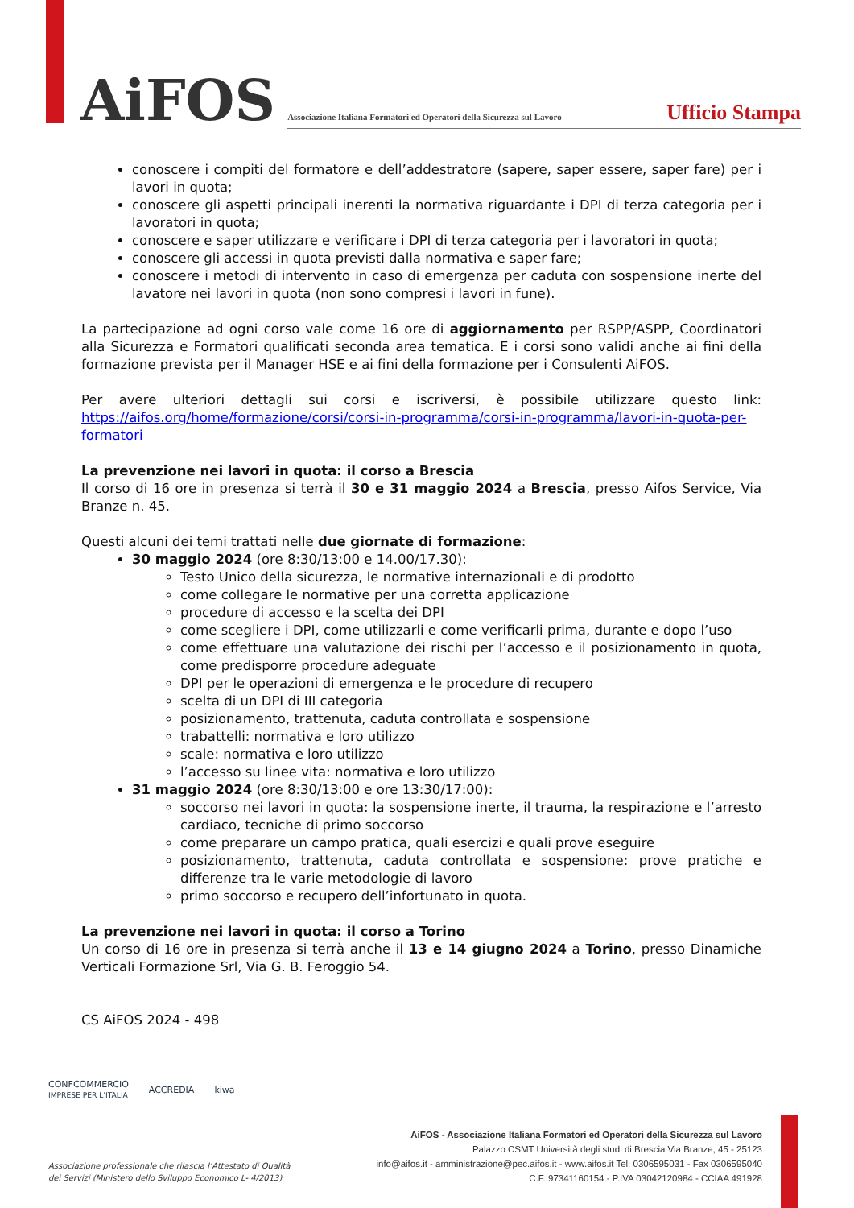AiFOS
Associazione Italiana Formatori ed Operatori della Sicurezza sul Lavoro
Ufficio Stampa
conoscere i compiti del formatore e dell’addestratore (sapere, saper essere, saper fare) per i lavori in quota;
conoscere gli aspetti principali inerenti la normativa riguardante i DPI di terza categoria per i lavoratori in quota;
conoscere e saper utilizzare e verificare i DPI di terza categoria per i lavoratori in quota;
conoscere gli accessi in quota previsti dalla normativa e saper fare;
conoscere i metodi di intervento in caso di emergenza per caduta con sospensione inerte del lavatore nei lavori in quota (non sono compresi i lavori in fune).
La partecipazione ad ogni corso vale come 16 ore di aggiornamento per RSPP/ASPP, Coordinatori alla Sicurezza e Formatori qualificati seconda area tematica. E i corsi sono validi anche ai fini della formazione prevista per il Manager HSE e ai fini della formazione per i Consulenti AiFOS.
Per avere ulteriori dettagli sui corsi e iscriversi, è possibile utilizzare questo link: https://aifos.org/home/formazione/corsi/corsi-in-programma/corsi-in-programma/lavori-in-quota-per-formatori
La prevenzione nei lavori in quota: il corso a Brescia
Il corso di 16 ore in presenza si terrà il 30 e 31 maggio 2024 a Brescia, presso Aifos Service, Via Branze n. 45.
Questi alcuni dei temi trattati nelle due giornate di formazione:
30 maggio 2024 (ore 8:30/13:00 e 14.00/17.30):
Testo Unico della sicurezza, le normative internazionali e di prodotto
come collegare le normative per una corretta applicazione
procedure di accesso e la scelta dei DPI
come scegliere i DPI, come utilizzarli e come verificarli prima, durante e dopo l’uso
come effettuare una valutazione dei rischi per l’accesso e il posizionamento in quota, come predisporre procedure adeguate
DPI per le operazioni di emergenza e le procedure di recupero
scelta di un DPI di III categoria
posizionamento, trattenuta, caduta controllata e sospensione
trabattelli: normativa e loro utilizzo
scale: normativa e loro utilizzo
l’accesso su linee vita: normativa e loro utilizzo
31 maggio 2024 (ore 8:30/13:00 e ore 13:30/17:00):
soccorso nei lavori in quota: la sospensione inerte, il trauma, la respirazione e l’arresto cardiaco, tecniche di primo soccorso
come preparare un campo pratica, quali esercizi e quali prove eseguire
posizionamento, trattenuta, caduta controllata e sospensione: prove pratiche e differenze tra le varie metodologie di lavoro
primo soccorso e recupero dell’infortunato in quota.
La prevenzione nei lavori in quota: il corso a Torino
Un corso di 16 ore in presenza si terrà anche il 13 e 14 giugno 2024 a Torino, presso Dinamiche Verticali Formazione Srl, Via G. B. Feroggio 54.
CS AiFOS 2024 - 498
CONFCOMMERCIO
IMPRESE PER L'ITALIA
ACCREDIA kiwa
Associazione professionale che rilascia l’Attestato di Qualità
dei Servizi (Ministero dello Sviluppo Economico L- 4/2013)
AiFOS - Associazione Italiana Formatori ed Operatori della Sicurezza sul Lavoro
Palazzo CSMT Università degli studi di Brescia Via Branze, 45 - 25123
info@aifos.it - amministrazione@pec.aifos.it - www.aifos.it Tel. 0306595031 - Fax 0306595040
C.F. 97341160154 - P.IVA 03042120984 - CCIAA 491928